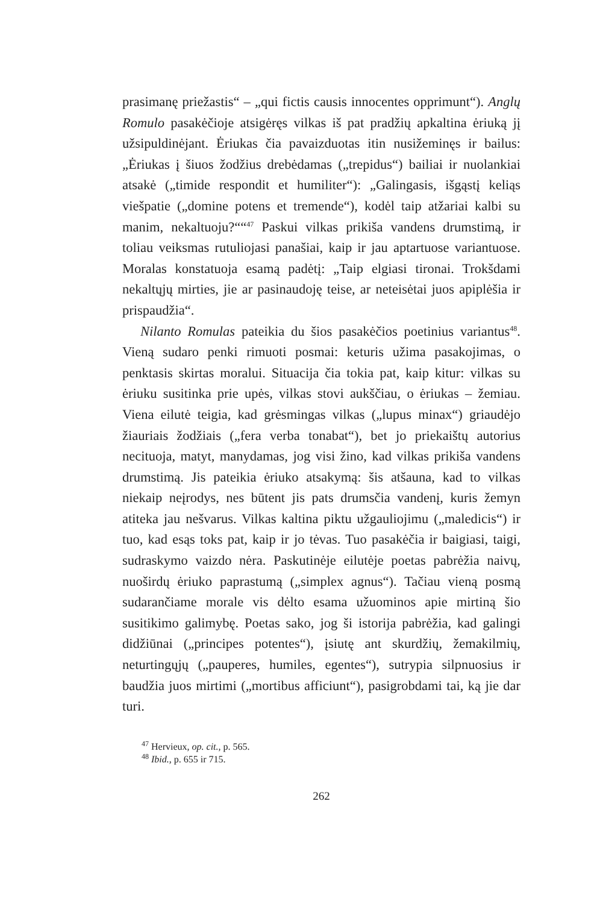prasimanę priežastis“ – „qui fictis causis innocentes opprimunt“). Anglų Romulo pasakėčioje atsigėręs vilkas iš pat pradžių apkaltina ėriuką jį užsipuldinėjant. Ėriukas čia pavaizduotas itin nusižeminęs ir bailus: „Ėriukas į šiuos žodžius drebėdamas („trepidus“) bailiai ir nuolankiai atsakė („timide respondit et humiliter“): „Galingasis, išgąstį keliąs viešpatie („domine potens et tremende“), kodėl taip atžariai kalbi su manim, nekaltuoju?““<sup>47</sup> Paskui vilkas prikiša vandens drumstimą, ir toliau veiksmas rutuliojasi panašiai, kaip ir jau aptartuose variantuose. Moralas konstatuoja esamą padėtį: „Taip elgiasi tironai. Trokšdami nekaltųjų mirties, jie ar pasinaudoję teise, ar neteisėtai juos apiplėšia ir prispaudžia“.
Nilanto Romulas pateikia du šios pasakėčios poetinius variantus<sup>48</sup>. Vieną sudaro penki rimuoti posmai: keturis užima pasakojimas, o penktasis skirtas moralui. Situacija čia tokia pat, kaip kitur: vilkas su ėriuku susitinka prie upės, vilkas stovi aukščiau, o ėriukas – žemiau. Viena eilutė teigia, kad grėsmingas vilkas („lupus minax“) griaudėjo žiauriais žodžiais („fera verba tonabat“), bet jo priekaištų autorius necituoja, matyt, manydamas, jog visi žino, kad vilkas prikiša vandens drumstimą. Jis pateikia ėriuko atsakymą: šis atšauna, kad to vilkas niekaip neįrodys, nes būtent jis pats drumsčia vandenį, kuris žemyn atiteka jau nešvarus. Vilkas kaltina piktu užgauliojimu („maledicis“) ir tuo, kad esąs toks pat, kaip ir jo tėvas. Tuo pasakėčia ir baigiasi, taigi, sudraskymo vaizdo nėra. Paskutinėje eilutėje poetas pabrėžia naivų, nuoširdų ėriuko paprastumą („simplex agnus“). Tačiau vieną posmą sudarančiame morale vis dėlto esama užuominos apie mirtiną šio susitikimo galimybę. Poetas sako, jog ši istorija pabrėžia, kad galingi didžiūnai („principes potentes“), įsiutę ant skurdžių, žemakilmių, neturtingųjų („pauperes, humiles, egentes“), sutrypia silpnuosius ir baudžia juos mirtimi („mortibus afficiunt“), pasigrobdami tai, ką jie dar turi.
<sup>47</sup> Hervieux, op. cit., p. 565.
<sup>48</sup> Ibid., p. 655 ir 715.
262